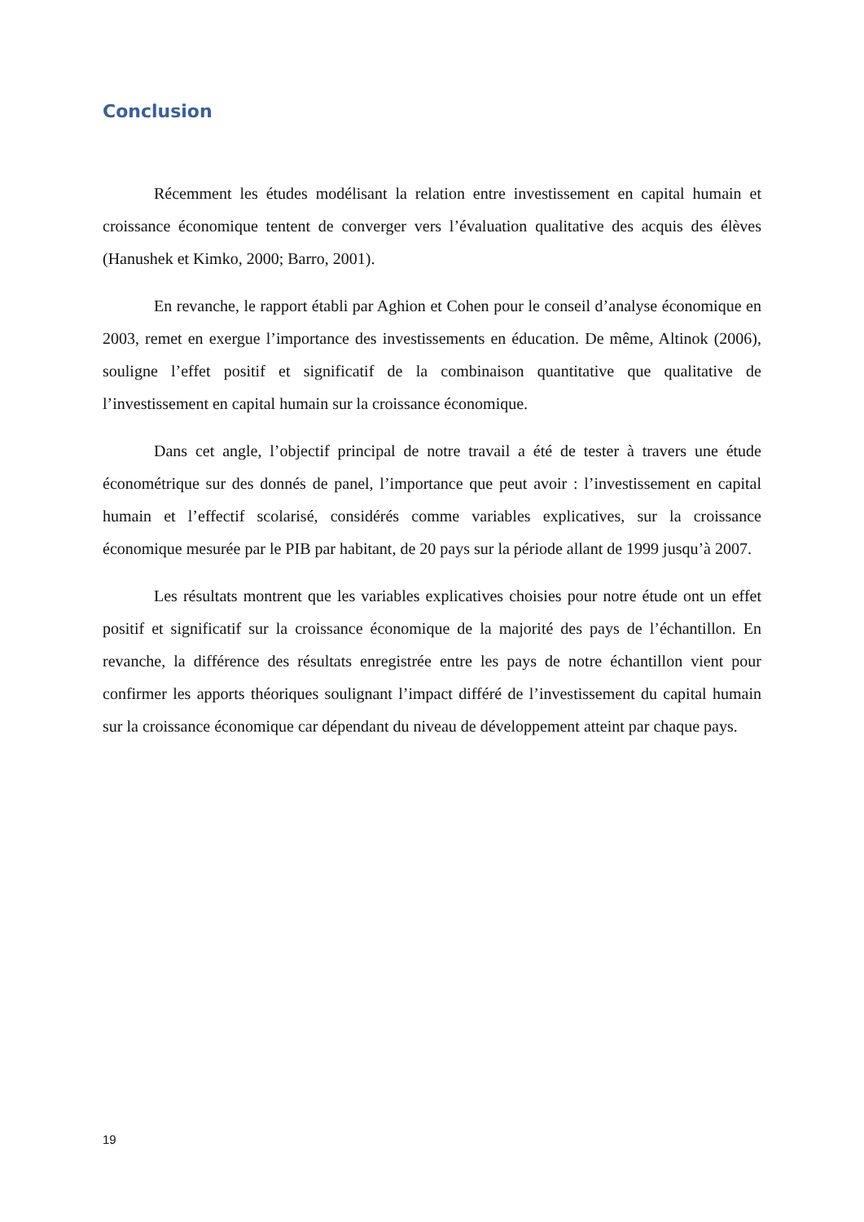Conclusion
Récemment les études modélisant la relation entre investissement en capital humain et croissance économique tentent de converger vers l’évaluation qualitative des acquis des élèves (Hanushek et Kimko, 2000; Barro, 2001).
En revanche, le rapport établi par Aghion et Cohen pour le conseil d’analyse économique en 2003, remet en exergue l’importance des investissements en éducation. De même, Altinok (2006), souligne l’effet positif et significatif de la combinaison quantitative que qualitative de l’investissement en capital humain sur la croissance économique.
Dans cet angle, l’objectif principal de notre travail a été de tester à travers une étude économétrique sur des donnés de panel, l’importance que peut avoir : l’investissement en capital humain et l’effectif scolarisé, considérés comme variables explicatives, sur la croissance économique mesurée par le PIB par habitant, de 20 pays sur la période allant de 1999 jusqu’à 2007.
Les résultats montrent que les variables explicatives choisies pour notre étude ont un effet positif et significatif sur la croissance économique de la majorité des pays de l’échantillon. En revanche, la différence des résultats enregistrée entre les pays de notre échantillon vient pour confirmer les apports théoriques soulignant l’impact différé de l’investissement du capital humain sur la croissance économique car dépendant du niveau de développement atteint par chaque pays.
19